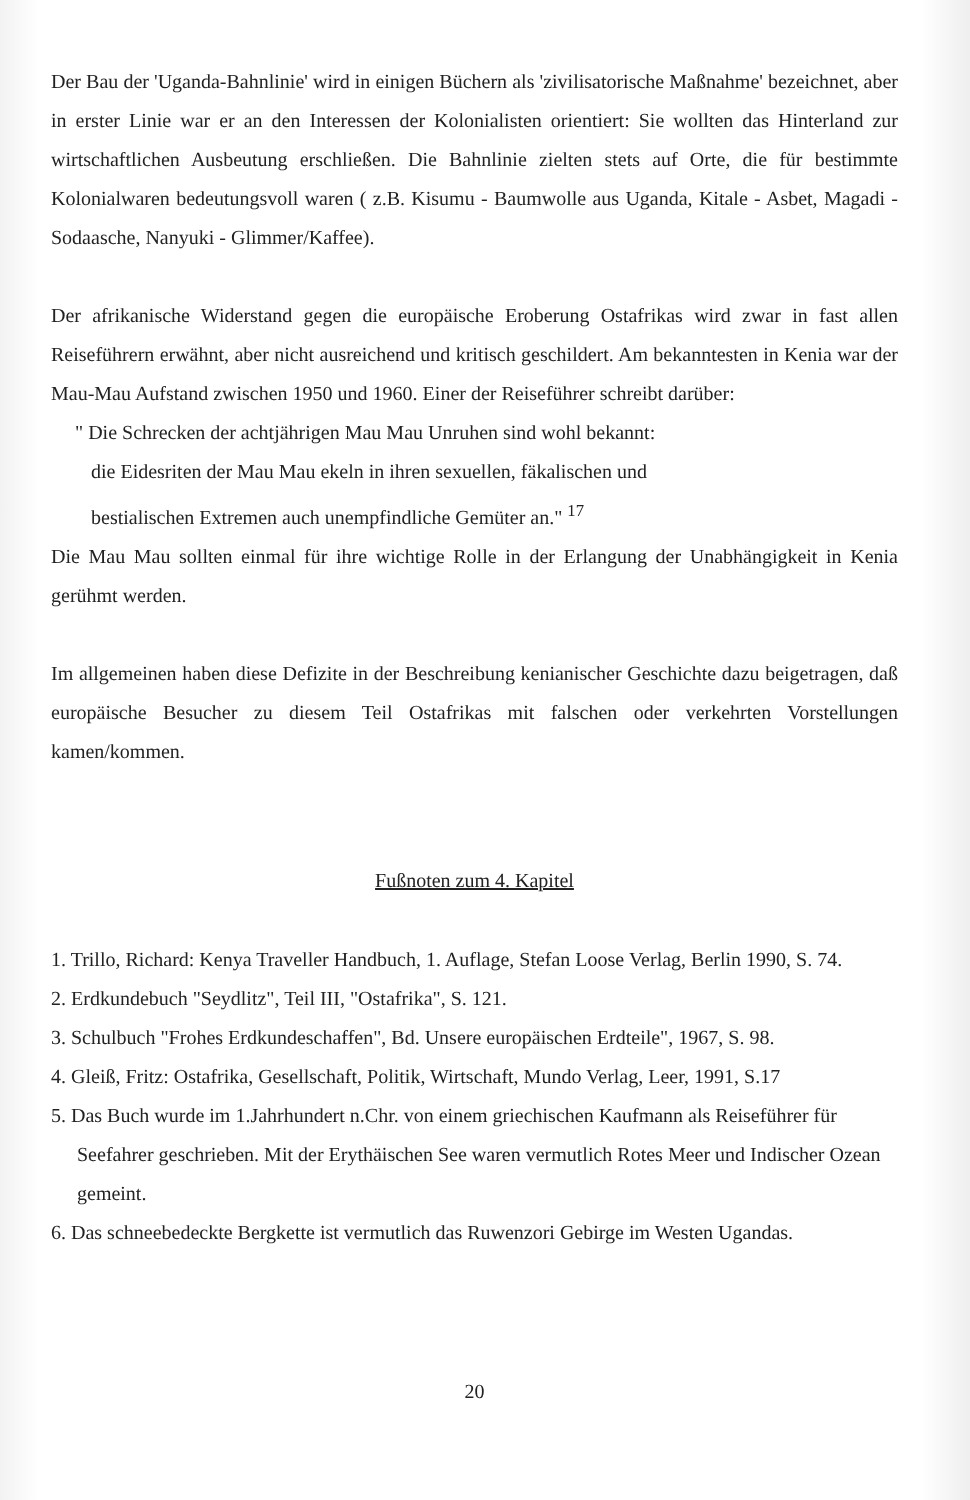Der Bau der 'Uganda-Bahnlinie' wird in einigen Büchern als 'zivilisatorische Maßnahme' bezeichnet, aber in erster Linie war er an den Interessen der Kolonialisten orientiert: Sie wollten das Hinterland zur wirtschaftlichen Ausbeutung erschließen. Die Bahnlinie zielten stets auf Orte, die für bestimmte Kolonialwaren bedeutungsvoll waren ( z.B. Kisumu - Baumwolle aus Uganda, Kitale - Asbet, Magadi - Sodaasche, Nanyuki - Glimmer/Kaffee).
Der afrikanische Widerstand gegen die europäische Eroberung Ostafrikas wird zwar in fast allen Reiseführern erwähnt, aber nicht ausreichend und kritisch geschildert. Am bekanntesten in Kenia war der Mau-Mau Aufstand zwischen 1950 und 1960. Einer der Reiseführer schreibt darüber:
" Die Schrecken der achtjährigen Mau Mau Unruhen sind wohl bekannt:
die Eidesriten der Mau Mau ekeln in ihren sexuellen, fäkalischen und
bestialischen Extremen auch unempfindliche Gemüter an." <sup>17</sup>
Die Mau Mau sollten einmal für ihre wichtige Rolle in der Erlangung der Unabhängigkeit in Kenia gerühmt werden.
Im allgemeinen haben diese Defizite in der Beschreibung kenianischer Geschichte dazu beigetragen, daß europäische Besucher zu diesem Teil Ostafrikas mit falschen oder verkehrten Vorstellungen kamen/kommen.
Fußnoten zum 4. Kapitel
1. Trillo, Richard: Kenya Traveller Handbuch, 1. Auflage, Stefan Loose Verlag, Berlin 1990, S. 74.
2. Erdkundebuch "Seydlitz", Teil III, "Ostafrika", S. 121.
3. Schulbuch "Frohes Erdkundeschaffen", Bd. Unsere europäischen Erdteile", 1967, S. 98.
4. Gleiß, Fritz: Ostafrika, Gesellschaft, Politik, Wirtschaft, Mundo Verlag, Leer, 1991, S.17
5. Das Buch wurde im 1.Jahrhundert n.Chr. von einem griechischen Kaufmann als Reiseführer für Seefahrer geschrieben. Mit der Erythäischen See waren vermutlich Rotes Meer und Indischer Ozean gemeint.
6. Das schneebedeckte Bergkette ist vermutlich das Ruwenzori Gebirge im Westen Ugandas.
20